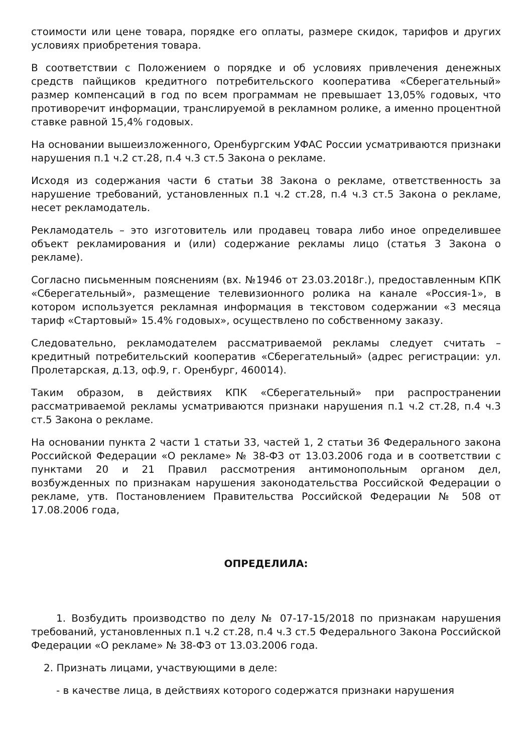стоимости или цене товара, порядке его оплаты, размере скидок, тарифов и других условиях приобретения товара.
В соответствии с Положением о порядке и об условиях привлечения денежных средств пайщиков кредитного потребительского кооператива «Сберегательный» размер компенсаций в год по всем программам не превышает 13,05% годовых, что противоречит информации, транслируемой в рекламном ролике, а именно процентной ставке равной 15,4% годовых.
На основании вышеизложенного, Оренбургским УФАС России усматриваются признаки нарушения п.1 ч.2 ст.28, п.4 ч.3 ст.5 Закона о рекламе.
Исходя из содержания части 6 статьи 38 Закона о рекламе, ответственность за нарушение требований, установленных п.1 ч.2 ст.28, п.4 ч.3 ст.5 Закона о рекламе, несет рекламодатель.
Рекламодатель – это изготовитель или продавец товара либо иное определившее объект рекламирования и (или) содержание рекламы лицо (статья 3 Закона о рекламе).
Согласно письменным пояснениям (вх. №1946 от 23.03.2018г.), предоставленным КПК «Сберегательный», размещение телевизионного ролика на канале «Россия-1», в котором используется рекламная информация в текстовом содержании «3 месяца тариф «Стартовый» 15.4% годовых», осуществлено по собственному заказу.
Следовательно, рекламодателем рассматриваемой рекламы следует считать – кредитный потребительский кооператив «Сберегательный» (адрес регистрации: ул. Пролетарская, д.13, оф.9, г. Оренбург, 460014).
Таким образом, в действиях КПК «Сберегательный» при распространении рассматриваемой рекламы усматриваются признаки нарушения п.1 ч.2 ст.28, п.4 ч.3 ст.5 Закона о рекламе.
На основании пункта 2 части 1 статьи 33, частей 1, 2 статьи 36 Федерального закона Российской Федерации «О рекламе» № 38-ФЗ от 13.03.2006 года и в соответствии с пунктами 20 и 21 Правил рассмотрения антимонопольным органом дел, возбужденных по признакам нарушения законодательства Российской Федерации о рекламе, утв. Постановлением Правительства Российской Федерации № 508 от 17.08.2006 года,
ОПРЕДЕЛИЛА:
1. Возбудить производство по делу № 07-17-15/2018 по признакам нарушения требований, установленных п.1 ч.2 ст.28, п.4 ч.3 ст.5 Федерального Закона Российской Федерации «О рекламе» № 38-ФЗ от 13.03.2006 года.
2. Признать лицами, участвующими в деле:
- в качестве лица, в действиях которого содержатся признаки нарушения